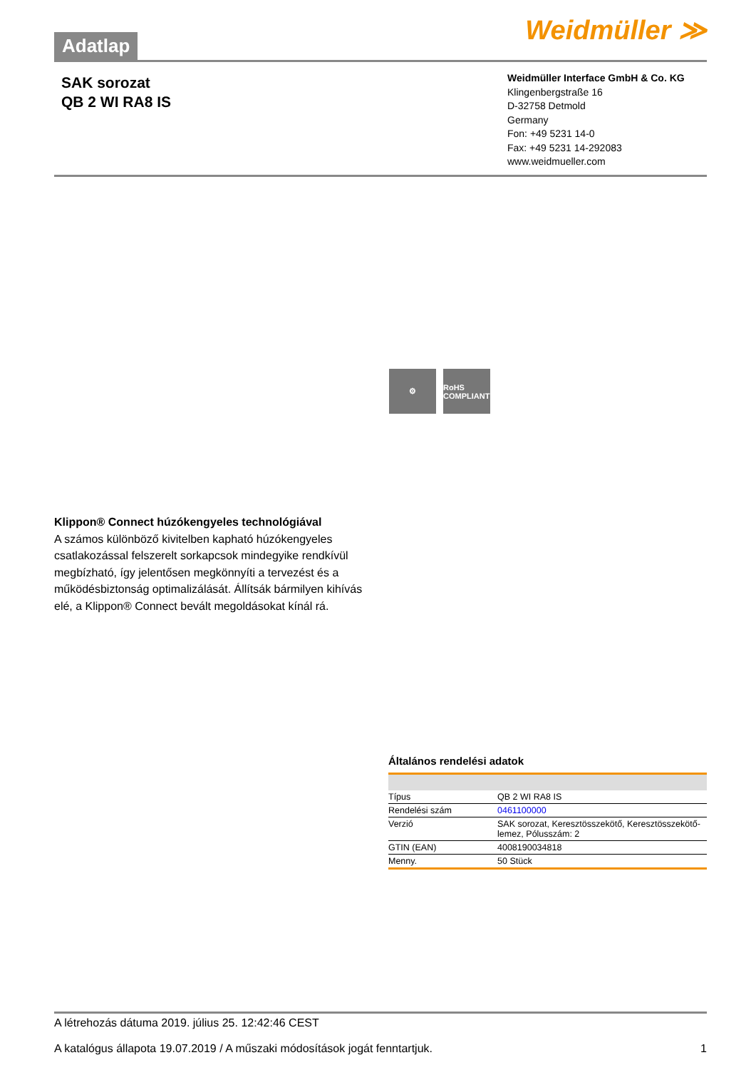Adatlap
Weidmüller ≫
SAK sorozat
QB 2 WI RA8 IS
Weidmüller Interface GmbH & Co. KG
Klingenbergstraße 16
D-32758 Detmold
Germany
Fon: +49 5231 14-0
Fax: +49 5231 14-292083
www.weidmueller.com
⚙ RoHS COMPLIANT
Klippon® Connect húzókengyeles technológiával
A számos különböző kivitelben kapható húzókengyeles csatlakozással felszerelt sorkapcsok mindegyike rendkívül megbízható, így jelentősen megkönnyíti a tervezést és a működésbiztonság optimalizálását. Állítsák bármilyen kihívás elé, a Klippon® Connect bevált megoldásokat kínál rá.
Általános rendelési adatok
| Típus | QB 2 WI RA8 IS |
| Rendelési szám | 0461100000 |
| Verzió | SAK sorozat, Keresztösszekötő, Keresztösszekötő-lemez, Pólusszám: 2 |
| GTIN (EAN) | 4008190034818 |
| Menny. | 50 Stück |
A létrehozás dátuma 2019. július 25. 12:42:46 CEST
A katalógus állapota 19.07.2019 / A műszaki módosítások jogát fenntartjuk. 1